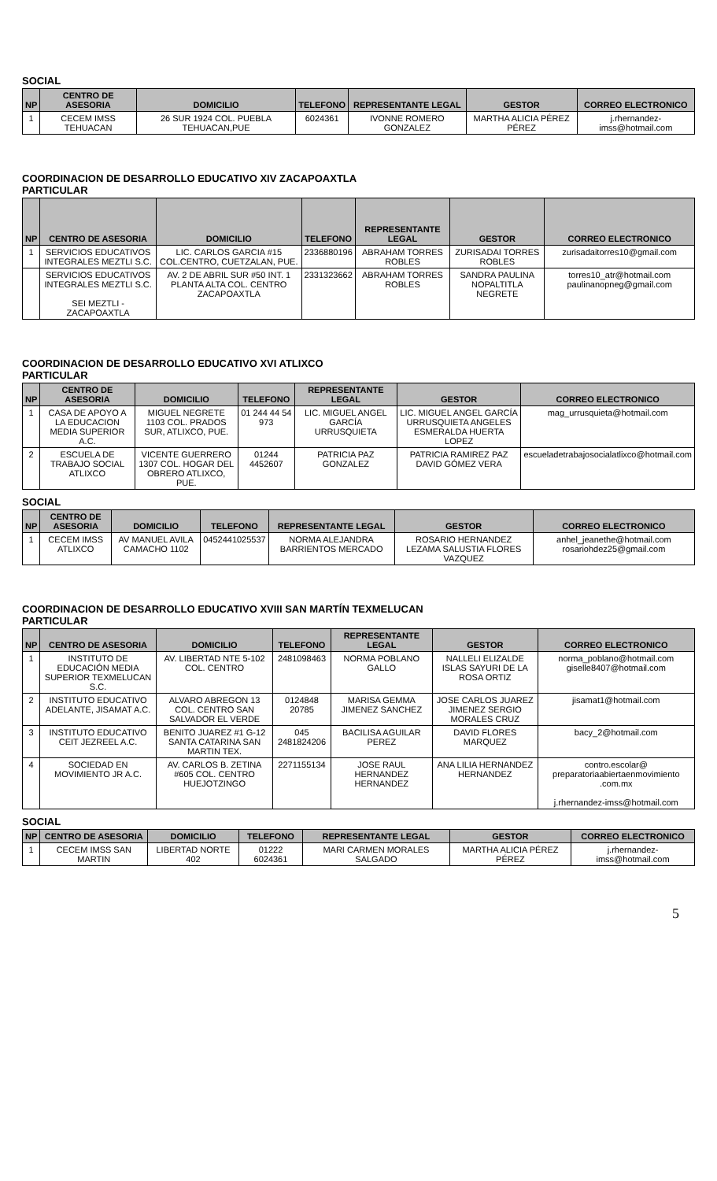SOCIAL
| NP | CENTRO DE ASESORIA | DOMICILIO | TELEFONO | REPRESENTANTE LEGAL | GESTOR | CORREO ELECTRONICO |
| --- | --- | --- | --- | --- | --- | --- |
| 1 | CECEM IMSS TEHUACAN | 26 SUR 1924 COL. PUEBLA TEHUACAN,PUE | 6024361 | IVONNE ROMERO GONZALEZ | MARTHA ALICIA PÉREZ PÉREZ | j.rhernandez-imss@hotmail.com |
COORDINACION DE DESARROLLO EDUCATIVO XIV ZACAPOAXTLA
PARTICULAR
| NP | CENTRO DE ASESORIA | DOMICILIO | TELEFONO | REPRESENTANTE LEGAL | GESTOR | CORREO ELECTRONICO |
| --- | --- | --- | --- | --- | --- | --- |
| 1 | SERVICIOS EDUCATIVOS INTEGRALES MEZTLI S.C. | LIC. CARLOS GARCIA #15 COL.CENTRO, CUETZALAN, PUE. | 2336880196 | ABRAHAM TORRES ROBLES | ZURISADAI TORRES ROBLES | zurisadaitorres10@gmail.com |
| | SERVICIOS EDUCATIVOS INTEGRALES MEZTLI S.C. SEI MEZTLI - ZACAPOAXTLA | AV. 2 DE ABRIL SUR #50 INT. 1 PLANTA ALTA COL. CENTRO ZACAPOAXTLA | 2331323662 | ABRAHAM TORRES ROBLES | SANDRA PAULINA NOPALTITLA NEGRETE | torres10_atr@hotmail.com paulinanopneg@gmail.com |
COORDINACION DE DESARROLLO EDUCATIVO XVI ATLIXCO
PARTICULAR
| NP | CENTRO DE ASESORIA | DOMICILIO | TELEFONO | REPRESENTANTE LEGAL | GESTOR | CORREO ELECTRONICO |
| --- | --- | --- | --- | --- | --- | --- |
| 1 | CASA DE APOYO A LA EDUCACION MEDIA SUPERIOR A.C. | MIGUEL NEGRETE 1103 COL. PRADOS SUR, ATLIXCO, PUE. | 01 244 44 54 973 | LIC. MIGUEL ANGEL GARCÍA URRUSQUIETA | LIC. MIGUEL ANGEL GARCÍA URRUSQUIETA ANGELES ESMERALDA HUERTA LOPEZ | mag_urrusquieta@hotmail.com |
| 2 | ESCUELA DE TRABAJO SOCIAL ATLIXCO | VICENTE GUERRERO 1307 COL. HOGAR DEL OBRERO ATLIXCO, PUE. | 01244 4452607 | PATRICIA PAZ GONZALEZ | PATRICIA RAMIREZ PAZ DAVID GÓMEZ VERA | escueladetrabajosocialatlixco@hotmail.com |
SOCIAL
| NP | CENTRO DE ASESORIA | DOMICILIO | TELEFONO | REPRESENTANTE LEGAL | GESTOR | CORREO ELECTRONICO |
| --- | --- | --- | --- | --- | --- | --- |
| 1 | CECEM IMSS ATLIXCO | AV MANUEL AVILA CAMACHO 1102 | 0452441025537 | NORMA ALEJANDRA BARRIENTOS MERCADO | ROSARIO HERNANDEZ LEZAMA SALUSTIA FLORES VAZQUEZ | anhel_jeanethe@hotmail.com rosariohdez25@gmail.com |
COORDINACION DE DESARROLLO EDUCATIVO XVIII SAN MARTÍN TEXMELUCAN
PARTICULAR
| NP | CENTRO DE ASESORIA | DOMICILIO | TELEFONO | REPRESENTANTE LEGAL | GESTOR | CORREO ELECTRONICO |
| --- | --- | --- | --- | --- | --- | --- |
| 1 | INSTITUTO DE EDUCACIÓN MEDIA SUPERIOR TEXMELUCAN S.C. | AV. LIBERTAD NTE 5-102 COL. CENTRO | 2481098463 | NORMA POBLANO GALLO | NALLELI ELIZALDE ISLAS SAYURI DE LA ROSA ORTIZ | norma_poblano@hotmail.com giselle8407@hotmail.com |
| 2 | INSTITUTO EDUCATIVO ADELANTE, JISAMAT A.C. | ALVARO ABREGON 13 COL. CENTRO SAN SALVADOR EL VERDE | 0124848 20785 | MARISA GEMMA JIMENEZ SANCHEZ | JOSE CARLOS JUAREZ JIMENEZ SERGIO MORALES CRUZ | jisamat1@hotmail.com |
| 3 | INSTITUTO EDUCATIVO CEIT JEZREEL A.C. | BENITO JUAREZ #1 G-12 SANTA CATARINA SAN MARTIN TEX. | 045 2481824206 | BACILISA AGUILAR PEREZ | DAVID FLORES MARQUEZ | bacy_2@hotmail.com |
| 4 | SOCIEDAD EN MOVIMIENTO JR A.C. | AV. CARLOS B. ZETINA #605 COL. CENTRO HUEJOTZINGO | 2271155134 | JOSE RAUL HERNANDEZ HERNANDEZ | ANA LILIA HERNANDEZ HERNANDEZ | contro.escolar@ preparatoriaabiertaenmovimiento .com.mx j.rhernandez-imss@hotmail.com |
SOCIAL
| NP | CENTRO DE ASESORIA | DOMICILIO | TELEFONO | REPRESENTANTE LEGAL | GESTOR | CORREO ELECTRONICO |
| --- | --- | --- | --- | --- | --- | --- |
| 1 | CECEM IMSS SAN MARTIN | LIBERTAD NORTE 402 | 01222 6024361 | MARI CARMEN MORALES SALGADO | MARTHA ALICIA PÉREZ PÉREZ | j.rhernandez-imss@hotmail.com |
5